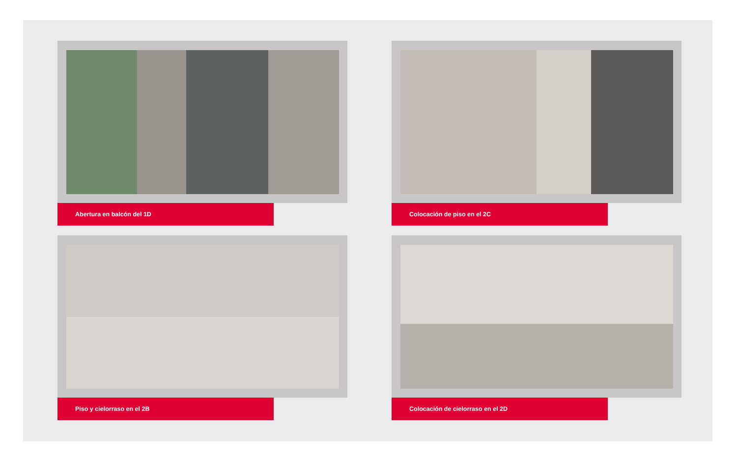Abertura en balcón del 1D
Colocación de piso en el 2C
Piso y cielorraso en el 2B
Colocación de cielorraso en el 2D